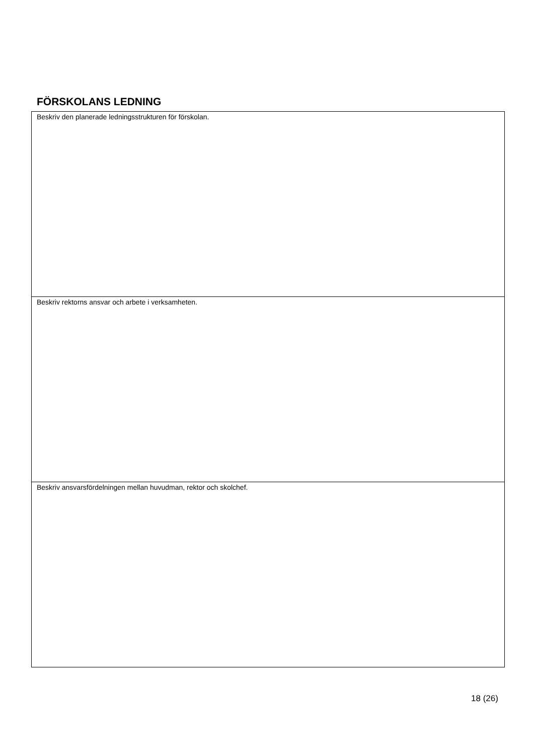FÖRSKOLANS LEDNING
| Beskriv den planerade ledningsstrukturen för förskolan. |
| Beskriv rektorns ansvar och arbete i verksamheten. |
| Beskriv ansvarsfördelningen mellan huvudman, rektor och skolchef. |
18 (26)